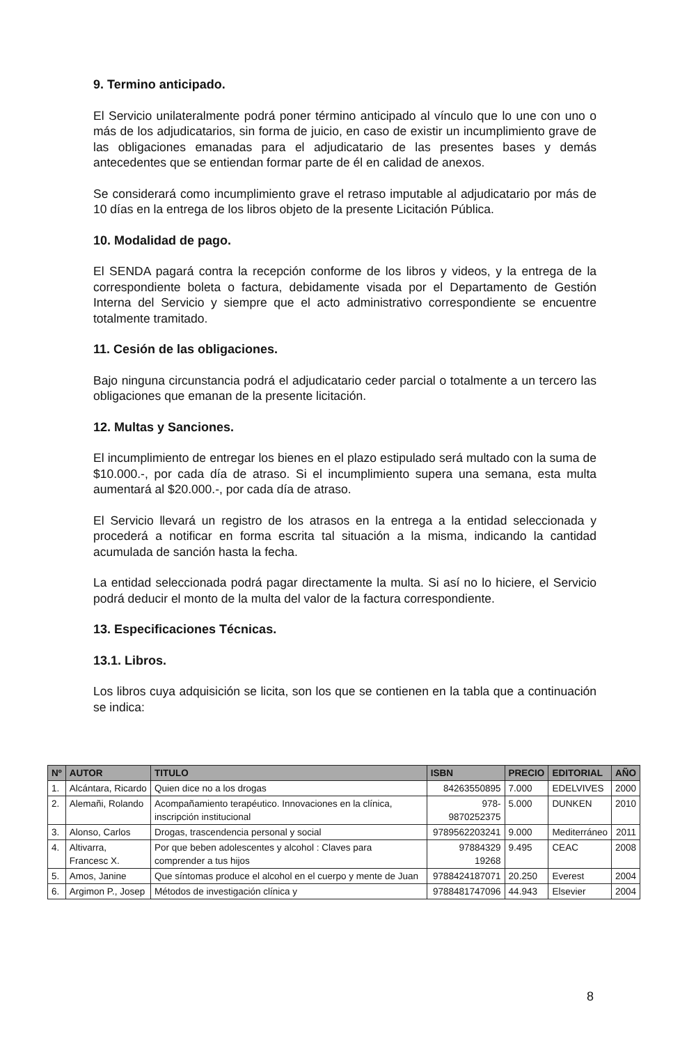9. Termino anticipado.
El Servicio unilateralmente podrá poner término anticipado al vínculo que lo une con uno o más de los adjudicatarios, sin forma de juicio, en caso de existir un incumplimiento grave de las obligaciones emanadas para el adjudicatario de las presentes bases y demás antecedentes que se entiendan formar parte de él en calidad de anexos.
Se considerará como incumplimiento grave el retraso imputable al adjudicatario por más de 10 días en la entrega de los libros objeto de la presente Licitación Pública.
10. Modalidad de pago.
El SENDA pagará contra la recepción conforme de los libros y videos, y la entrega de la correspondiente boleta o factura, debidamente visada por el Departamento de Gestión Interna del Servicio y siempre que el acto administrativo correspondiente se encuentre totalmente tramitado.
11. Cesión de las obligaciones.
Bajo ninguna circunstancia podrá el adjudicatario ceder parcial o totalmente a un tercero las obligaciones que emanan de la presente licitación.
12. Multas y Sanciones.
El incumplimiento de entregar los bienes en el plazo estipulado será multado con la suma de $10.000.-, por cada día de atraso. Si el incumplimiento supera una semana, esta multa aumentará al $20.000.-, por cada día de atraso.
El Servicio llevará un registro de los atrasos en la entrega a la entidad seleccionada y procederá a notificar en forma escrita tal situación a la misma, indicando la cantidad acumulada de sanción hasta la fecha.
La entidad seleccionada podrá pagar directamente la multa. Si así no lo hiciere, el Servicio podrá deducir el monto de la multa del valor de la factura correspondiente.
13. Especificaciones Técnicas.
13.1. Libros.
Los libros cuya adquisición se licita, son los que se contienen en la tabla que a continuación se indica:
| Nº | AUTOR | TITULO | ISBN | PRECIO | EDITORIAL | AÑO |
| --- | --- | --- | --- | --- | --- | --- |
| 1. | Alcántara, Ricardo | Quien dice no a los drogas | 84263550895 | 7.000 | EDELVIVES | 2000 |
| 2. | Alemañi, Rolando | Acompañamiento terapéutico. Innovaciones en la clínica, inscripción institucional | 978-9870252375 | 5.000 | DUNKEN | 2010 |
| 3. | Alonso, Carlos | Drogas, trascendencia personal y social | 9789562203241 | 9.000 | Mediterráneo | 2011 |
| 4. | Altivarra, Francesc X. | Por que beben adolescentes y alcohol : Claves para comprender a tus hijos | 97884329 19268 | 9.495 | CEAC | 2008 |
| 5. | Amos, Janine | Que síntomas produce el alcohol en el cuerpo y mente de Juan | 9788424187071 | 20.250 | Everest | 2004 |
| 6. | Argimon P., Josep | Métodos de investigación clínica y | 9788481747096 | 44.943 | Elsevier | 2004 |
8